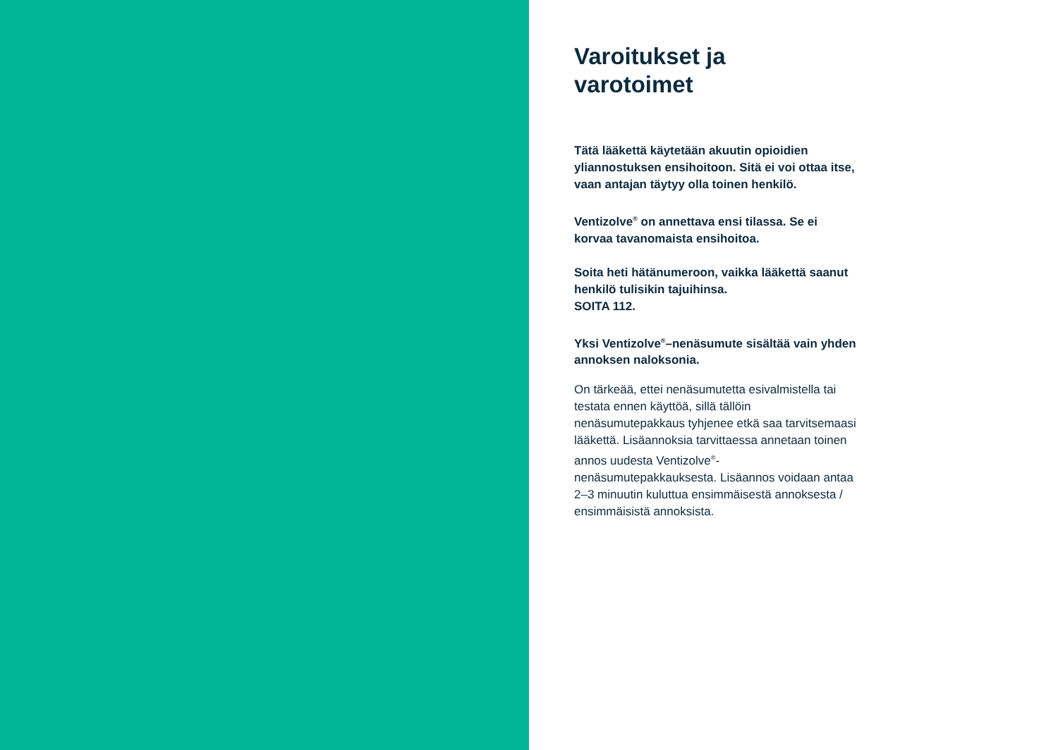Varoitukset ja
varotoimet
Tätä lääkettä käytetään akuutin opioidien yliannostuksen ensihoitoon. Sitä ei voi ottaa itse, vaan antajan täytyy olla toinen henkilö.
Ventizolve<sup>®</sup> on annettava ensi tilassa. Se ei korvaa tavanomaista ensihoitoa.
Soita heti hätänumeroon, vaikka lääkettä saanut henkilö tulisikin tajuihinsa.
SOITA 112.
Yksi Ventizolve<sup>®</sup>–nenäsumute sisältää vain yhden annoksen naloksonia.
On tärkeää, ettei nenäsumutetta esivalmistella tai testata ennen käyttöä, sillä tällöin nenäsumutepakkaus tyhjenee etkä saa tarvitsemaasi lääkettä. Lisäannoksia tarvittaessa annetaan toinen annos uudesta Ventizolve<sup>®</sup>-nenäsumutepakkauksesta. Lisäannos voidaan antaa 2–3 minuutin kuluttua ensimmäisestä annoksesta / ensimmäisistä annoksista.